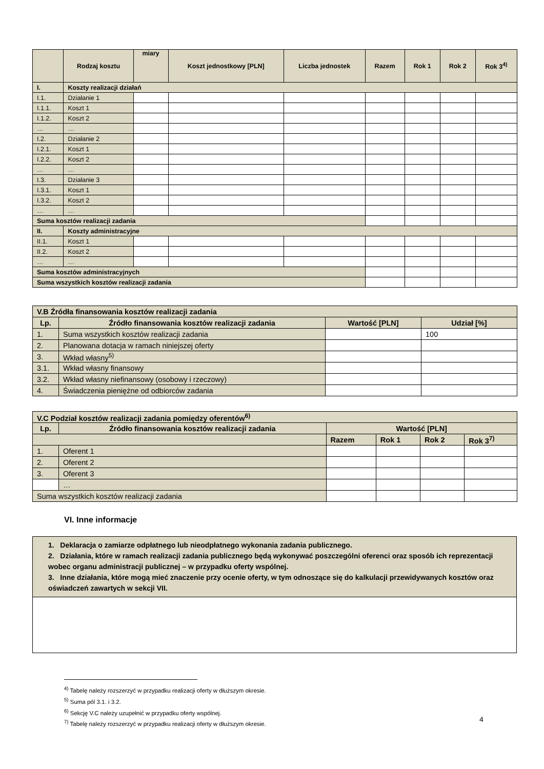| | Rodzaj kosztu | miary | Koszt jednostkowy [PLN] | Liczba jednostek | Razem | Rok 1 | Rok 2 | Rok 3<sup>4)</sup> |
| --- | --- | --- | --- | --- | --- | --- | --- | --- |
| I. | Koszty realizacji działań | | | | | | | |
| I.1. | Działanie 1 | | | | | | | |
| I.1.1. | Koszt 1 | | | | | | | |
| I.1.2. | Koszt 2 | | | | | | | |
| … | … | | | | | | | |
| I.2. | Działanie 2 | | | | | | | |
| I.2.1. | Koszt 1 | | | | | | | |
| I.2.2. | Koszt 2 | | | | | | | |
| … | … | | | | | | | |
| I.3. | Działanie 3 | | | | | | | |
| I.3.1. | Koszt 1 | | | | | | | |
| I.3.2. | Koszt 2 | | | | | | | |
| … | … | | | | | | | |
| Suma kosztów realizacji zadania | | | | | | | | |
| II. | Koszty administracyjne | | | | | | | |
| II.1. | Koszt 1 | | | | | | | |
| II.2. | Koszt 2 | | | | | | | |
| … | … | | | | | | | |
| Suma kosztów administracyjnych | | | | | | | | |
| Suma wszystkich kosztów realizacji zadania | | | | | | | | |
| V.B Źródła finansowania kosztów realizacji zadania | | | |
| Lp. | Źródło finansowania kosztów realizacji zadania | Wartość [PLN] | Udział [%] |
| 1. | Suma wszystkich kosztów realizacji zadania | | 100 |
| 2. | Planowana dotacja w ramach niniejszej oferty | | |
| 3. | Wkład własny<sup>5)</sup> | | |
| 3.1. | Wkład własny finansowy | | |
| 3.2. | Wkład własny niefinansowy (osobowy i rzeczowy) | | |
| 4. | Świadczenia pieniężne od odbiorców zadania | | |
| V.C Podział kosztów realizacji zadania pomiędzy oferentów<sup>6)</sup> | | | | | |
| Lp. | Źródło finansowania kosztów realizacji zadania | Wartość [PLN] | | | |
| | | Razem | Rok 1 | Rok 2 | Rok 3<sup>7)</sup> |
| 1. | Oferent 1 | | | | |
| 2. | Oferent 2 | | | | |
| 3. | Oferent 3 | | | | |
| | … | | | | |
| Suma wszystkich kosztów realizacji zadania | | | | | |
VI. Inne informacje
1. Deklaracja o zamiarze odpłatnego lub nieodpłatnego wykonania zadania publicznego.
2. Działania, które w ramach realizacji zadania publicznego będą wykonywać poszczególni oferenci oraz sposób ich reprezentacji wobec organu administracji publicznej – w przypadku oferty wspólnej.
3. Inne działania, które mogą mieć znaczenie przy ocenie oferty, w tym odnoszące się do kalkulacji przewidywanych kosztów oraz oświadczeń zawartych w sekcji VII.
<sup>4)</sup> Tabelę należy rozszerzyć w przypadku realizacji oferty w dłuższym okresie.
<sup>5)</sup> Suma pól 3.1. i 3.2.
<sup>6)</sup> Sekcję V.C należy uzupełnić w przypadku oferty wspólnej.
<sup>7)</sup> Tabelę należy rozszerzyć w przypadku realizacji oferty w dłuższym okresie.
4